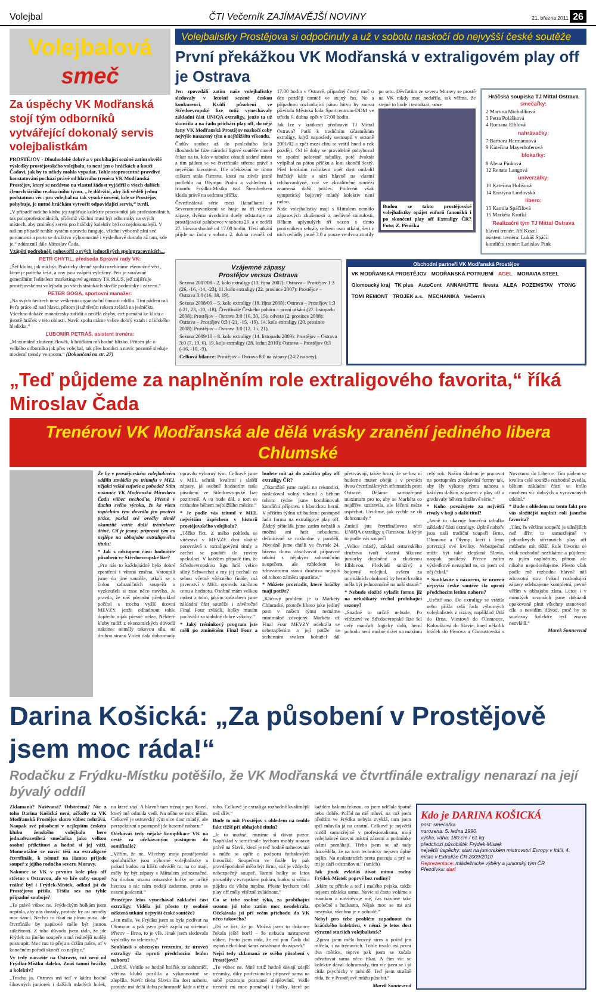Volejbal ČTI Večerník ZAJÍMAVĚJŠÍ NOVINY 21. března 2011 26
Volejbalová smeč
Za úspěchy VK Modřanská stojí tým odborníků vytvářející dokonalý servis volejbalistkám
PROSTĚJOV - Dlouhodobě dobré a v probíhající sezóně zatím skvělé výsledky prostějovského volejbalu, to není jen o hráčkách a kouči Čadovi, jak by to někdy mohlo vypadat. Tohle stoprocentně pravdivé konstatování pochází právě od hlavního trenéra VK Modřanská Prostějov, který se nedávno na vlastní žádost vyjádřil o všech dalších členech širšího realizačního týmu. „Je důležité, aby lidi věděli jednu podstatnou věc: pro volejbal na tak vysoké úrovni, kde se Prostějov pohybuje, je nutné hráčkám vytvořit odpovídající servis,“ tvrdí.
„V případě našeho klubu jej zajišťuje kolektiv pracovníků jak profesionálních, tak poloprofesionálních, přičemž všichni musí být odborníky na svých místech, aby zmíněný servis pro hráčský kolektiv byl co nejdokonalejší. V našem případě tenhle systém opravdu funguje, všichni výborně plní své povinnosti a proto se družstvo výkonnostně i výsledkově dostalo až tam, kde je,“ zdůraznil dále Miroslav Čada.
Vzápětí podrobněji pohovořil o svých jednotlivých spolupracovnících...
PETR CHYTIL, předseda Správní rady VK:
„Šéf klubu, jak má být. Prakticky denně spolu rozebíráme všemožné věci, které je potřeba řešit, a ony jsou vzápětí vyřešeny. Petr je současně generálním ředitelem marketingové agentury TK PLUS, jež zajišťuje prostějovskému volejbalu po všech stránkách skvělé podmínky i zázemí.“
PETER GOGA, sportovní manažer:
„Na svých bedrech nese veškerou organizační činnost oddílu. Tím pádem má Peťa práce až nad hlavu, přitom ji už třetím rokem zvládá na jedničku. Všechno dokáže manažersky zařídit a nedělá chyby, což pomáhá ke klidu a jistotě hráček v této oblasti. Navíc spolu máme velice dobrý vztah i z lidského hlediska.“
ĽUBOMÍR PETRÁŠ, asistent trenéra:
„Maximálně zkušený člověk, k hráčkám má hodně blízko. Přitom jde o velkého odborníka jak přes volejbal, tak přes kondici a navíc pozorně sleduje moderní trendy ve sportu.“ (Dokončení na str. 27)
Volejbalistky Prostějova si odpočinuly a už v sobotu naskočí do nejvyšší české soutěže
První překážkou VK Modřanská v extraligovém play off je Ostrava
Jen zpovzdálí zatím naše volejbalistky sledovaly v letošní sezoně českou konkurenci. Kvůli působení ve Středoevropské lize totiž vynechávaly základní část UNIQA extraligy, jenže ta už skončila a na řadu přichází play off, do nějž ženy VK Modřanská Prostějov naskočí coby nejvýše nasazený tým o nejbližším víkendu.
Čadův soubor až do posledního kola dlouhodobé fáze národní ligové soutěže musel čekat na to, kdo v tabulce obsadí sedmé místo a tím pádem se ve čtvrtfinále střetne právě s nejvěším favoritem. Dle očekávání se tímto celkem stala Ostrava, která na závěr jasně podlehla na Olympu Praha a vzhledem k triumfu Frýdku-Místku nad Šternberkem klesla právě na sedmou příčku.
Čtvrtfinálová série mezi Hanačkami a Severomoravankami se hraje na tři vítězné zápasy, dvěma úvodními duely odstartuje na prostějovské palubovce v sobotu 26. a v neděli 27. března shodně od 17.00 hodin. Třetí utkání přijde na řadu v sobotu 2. dubna rovněž od 17:00 hodin v Ostravě, případný čtvrtý mač o den později tamtéž ve stejný čas. No a případnou rozhodující pátou bitvu by znovu přivítala Městská hala Sportcentrum-DDM ve středu 6. dubna opět v 17:00 hodin.
Jak lze v krátkosti představit TJ Mittal Ostrava? Patří k tradičním účastníkům extraligy, když naposledy sestoupil v sezoně 2001/02 a zpět mezi elitu se vrátil hned o rok později. Od té doby se pravidelně pohyboval ve spodní polovině tabulky, poté dvakrát vyšplhal na pátou příčku a loni skončil šestý. Před letošním ročníkem opět dost omladil hráčský kádr a sází hlavně na vlastní odchovankyně, což ve zkvalitněné soutěži znamená další pokles. Podcenit však sympatický bojovný mladý kolektiv není radno.
Naše volejbalistky mají s Mittalem nemálo zápasových zkušeností z nedávné minulosti. Během uplynulých tří sezon s tímto protivníkem sehrály celkem osm utkání, šest z nich ovládly jasně 3:0 a pouze ve dvou ztratily po setu. Děvčatům ze severu Moravy se prostě na VK nikdy moc nedařilo, tak věřme, že stejné to bude i tentokrát. -son-
Budou se takto prostějovské volejbalistky opájet euforií fanoušků i po skončení play off Extraligy ČR? Foto: Z. Pěnička
Hráčská soupiska TJ Mittal Ostrava
smečařky:
2 Martina Michalíková
3 Petra Polášková
4 Romana Elblová
nahrávačky:
7 Barbora Hermannová
9 Kateřina Mayerhoferová
blokařky:
8 Alena Pinková
12 Renata Langová
univerzálky:
10 Kateřina Holišová
14 Kristýna Lindovská
libero:
13 Kamila Spáčilová
15 Markéta Krotká
Realizační tým TJ Mittal Ostrava
hlavní trenér: Jiří Kozel
asistent trenéra: Lukáš Spáčil
kondiční trenér: Ladislav Pink
Vzájemné zápasy
Prostějov versus Ostrava
Sezona 2007/08 - 2. kolo extraligy (13. října 2007): Ostrava – Prostějov 1:3 (26, -16, -14, -23), 11. kolo extraligy (22. prosince 2007): Prostějov – Ostrava 3:0 (16, 18, 19).
Sezona 2008/09 – 5. kolo extraligy (18. října 2008): Ostrava – Prostějov 1:3 (-21, 23, -10, -18). Čtvrtfinále Českého poháru – první utkání (27. listopadu 2008): Prostějov – Ostrava 3:0 (16, 30, 15), odveta (2. prosince 2008): Ostrava – Prostějov 0:3 (-21, -15, -19). 14. kolo extraligy (20. prosince 2008): Prostějov – Ostrava 3:0 (12, 15, 21).
Sezona 2009/10 – 8. kolo extraligy (14. listopadu 2009): Prostějov – Ostrava 3:0 (7, 19, 6). 19. kolo extraligy (28. ledna 2010): Ostrava – Prostějov 0:3 (-16, -10, -9).
Celková bilance: Prostějov – Ostrava 8:0 na zápasy (24:2 na sety).
Obchodní partneři VK Modřanská Prostějov
VK MODŘANSKÁ PROSTĚJOV MODŘANSKÁ POTRUBNÍ AGEL MORAVIA STEEL Olomoucký kraj TK plus AutoCont ANNAHÜTTE firesta ALEA POZEMSTAV YTONG TOMI REMONT TROJEK a.s. MECHANIKA Večerník
„Teď půjdeme za naplněním role extraligového favorita,“ říká Miroslav Čada
Trenérovi VK Modřanská ale dělá vrásky zranění jediného libera Chlumské
Že by v prostějovském volejbalovém oddílu zavládla po triumfu v MEL nějaká velká euforie a pohoda? Stím nakouče VK Modřanská Miroslava Čadu vůbec nechoďte. Přesně v duchu svého výroku, že ke všem úspěchům tým dovedla jen poctivá práce, poslal své ovečky téměř okamžitě vstříc další tréninkové dřině. Cíl je jasný: připravit tým co nejlépe na obhajobu extraligového titulu!
* Jak s odstupem času hodnotíte působení ve Středoevropské lize?
„Pro nás to každopádně bylo dobré zpestření i vítaná změna. Vstoupili jsme do jiné soutěže, utkali se s řadou zahraničních soupeřů a vyzkoušeli si zase něco nového. Je pravda, že náš původní předpoklad počítal s trochu vyšší úrovní MEVZY, jenže odhadnout tohle dopředu nijak přesně nelze. Některé kluby tudíž z ekonomických důvodů nakonec neměly takovou sílu, na druhou stranu Vídeň dala dohromady opravdu výborný tým. Celkově jsme v MEL sehráli kvalitní i slabší zápasy, já osobně hodnotím naše působení ve Středoevropské lize pozitivně. A co bude dál, o tom se rozhodne během nejbližšího měsíce.“
* Je podle vás triumf v MEL největším úspěchem v historii prostějovského volejbalu?
„Těžko říct. Z mého pohledu se vítězství v MEVZE dost složitě porovnává s extraligovými tituly a nechci se pouštět do roviny spekulací. V každém případě tím, že Středoevropskou ligu hrál velice silný Schwechat a my jej nechali za sebou včetně vítězného finále, má prvenství v MEL opravdu značnou cenu a hodnotu. Osobně mám velkou radost z toho, jakým způsobem jsme základní část soutěže i závěrečné Final Four zvládli, holky musím pochválit za stabilně dobré výkony.“
* Jaký tréninkový program jste měli po zmíněném Final Four a budete mít až do začátku play off extraligy ČR?
„Okamžitě jsme najeli na rekondici, následoval volný víkend a během tohoto týdne jsme kombinovali kondiční přípravu s klasickou herní. V příštím týdnu už budeme postupně ladit formu na extraligové play off. Žádný přátelák jsme zatím nehráli a možná ani hrát nebudeme, definitivně se rozhodne v pondělí. Původně jsme chtěli ve čtvrtek 24. března doma absolvovat přípravné utkání s nějakým zahraničním soupeřem, ale vzhledem ke zdravotnímu stavu družstva nejspíš od tohoto záměru upustíme.“
* Můžete prozradit, které hráčky mají potíže?
„Klíčový problém je u Markéty Chlumské, protože libero jako jediný post v našem týmu nemáme minimálně zdvojený. Markéta už Final Four MEVZY odehrála se sebezapřením a její potíže se stehenním svalem bohužel dál přetrvávají, takže hrozí, že se bez ní budeme muset obejít i v prvních dvou čtvrtfinálových střetnutích proti Ostravě. Děláme samozřejmě maximum pro to, aby se Markéta co nejdříve uzdravila, ale léčení nelze uspěchat. Uvidíme, jak rychle se dá dohromady.“
Zmínil jste čtvrtfinálovou sérii UNIQA extraligy s Ostravou. Jaký je to podle vás soupeř?
„Velice mladý, základ ostravského družstva tvoří vlastní šikovné juniorky doplněné o zkušenou Elblovou. Předvádí snaživý a bojovný volejbal, ovšem za normálních okolností by herní kvalita měla být jednoznačně na naší straně.“
* Nebude složité vyladit formu již na několikátý vrchol probíhající sezony?
„Snadné to určitě nebude. Po vítězství ve Středoevropské lize šel celý mančaft logicky dolů, herní pohodu není možné držet na maximu celý rok. Naším úkolem je pracovat na postupném zlepšování formy tak, aby šly výkony týmu nahoru s každým dalším zápasem v play off a gradovaly během finálové série.“
* Koho považujete za největší rivaly v boji o další titul?
„Jasně to ukazuje konečná tabulka základní části extraligy. Úplně nahoře jsou naši tradiční soupeři Brno, Olomouc a Olymp, kteří i letos potvrzují své kvality. Nebezpečná může být také zlepšená Slavia, naopak posílený Přerov zatím výsledkově nenaplnil to, co jsem od něj čekal.“
* Souhlasíte s názorem, že úroveň nejvyšší české soutěže šla oproti předchozím letům nahoru?
„Určitě ano. Do extraligy se vrátila nebo přišla celá řada výborných volejbalistek z ciziny, například Útlá do Brna, Viestová do Olomouce, Koloušková do Slavie, hned několik hráček do Přerova a Chroustovská s Novotnou do Liberce. Tím pádem se kvalita celé soutěže rozhodně zvedla, během základní části se hrálo mnohem víc dobrých a vyrovnaných utkání.“
* Bude s ohledem na tento fakt pro vás složitější naplnit roli jasného favorita?
„Tím, že většina soupeřů je silnějších než dřív, to samozřejmě v jednotlivých střetnutích play off můžeme mít těžší. Role favorita se však rozhodně nezříkáme a půjdeme za jejím naplněním, přitom ale nikoho nepodceňujeme. Přesto však podle mě rozhodne hlavně náš zdravotní stav. Pokud rozhodující zápasy odehrajeme kompletní, pevně věřím v obhajobu zlata. Letos i v minulých sezonách jsme dokázali opakovaně plnit všechny stanovené cíle a nevidím důvod, proč by to současný kolektiv teď znovu nezvládl.“
Marek Sonnevend
Darina Košická: „Za působení v Prostějově jsem moc ráda!“
Rodačku z Frýdku-Místku potěšilo, že VK Modřanská ve čtvrtfinále extraligy nenarazí na její bývalý oddíl
Zklamaná? Naštvaná? Odstrčená? Nic z toho Darina Košická není, ačkoliv za VK Modřanská Prostějov skoro vůbec nehrává. Naopak své působení v nejlepším českém klubu ženského volejbalu bere jednadvacetiletá smečařka jako velkou osobní příležitost a hodně si jej váží. Momentálně se navíc těší na extraligové čtvrtfinále, k němuž na Hanou přijede soupeř z jejího rodného severu Moravy.
Nakonec se VK v prvním kole play off střetne s Ostravou, ale ve hře coby soupeř reálně byl i Frýdek-Místek, odkud jsi do Prostějova přišla. Těšila ses na tyhle případné souboje?
„To právě vůbec ne. Frýdeckým holkám jsem nepřála, aby nás dostaly, protože by asi neměly moc šancí. Nechci to říkat na plnou pusu, ale čtvrtfinále by papírově mělo být jasnou záležitostí. Z toho důvodu jsem ráda, že jde Frýdek na jiného soupeře a má reálnější naději postoupit. Moc mu to přeju a držím palce, ať v konečném pořadí skončí co nejlépe.“
Vy tedy narazíte na Ostravu, což není od Frýdku-Místku daleko. Znáš tamní hráčky a kolektiv?
„Trochu jo. Ostrava má teď v kádru hodně šikovných juniorek i dalších mladých holek, na které sází. A hlavně tam trénuje pan Kozel, který mě odmala vedl. Na něho se moc těším. Celkově je ostravský tým sice dost mladý, ale perspektivní a postupně jde hererně nahoru.“
Očekáváš tedy nějaké komplikace VK na cestě za očekávaným postupem do semifinále?
„Věřím, že ne. Všechny moje prostějovské spoluhráčky jsou výborné volejbalistky a pokud budou na hřišti odvádět to, na co mají, měly by být zápasy s Mittalem jednoznačné. Na druhou stranu ostravské holky se určitě hecnou a nic nám nedají zadarmo, proto se nesmí podcenit.“
Prostějov letos vynechával základní část extraligy. Viděla jsi přesto ty osobně některá utkání nejvyšší české soutěže?
„Jen málo. Ve Frýdku jsem se byla podívat na Olomouc a pak jsem ještě zajela na střetnutí Přerov – Brno, to je vše. Jinak jsem sledovala výsledky na teletextu.“
Souhlasíš s obecným tvrzením, že úroveň extraligy šla oproti předchozím letům nahoru?
„Určitě. Vrátilo se hodně hráček ze zahraničí, většina klubů posílila a výkonnostně se zlepšila. Navíc třeba Slavia šla dost nahoru, protože má delší dobu pohromadě kádr a těží z toho. Celkově je extraliga rozhodně kvalitnější než dřív.“
Bude to mít Prostějov s ohledem na tenhle fakt těžší při obhajobě titulu?
„Je to možné, musíme si dávat pozor. Například v semifinále bychom mohly narazit právě na Slavii, která je teď hodně nahecovaná a může se opřít o podporu fotbalových fanoušků. Soupeřem ve finále by pak pravděpodobně mělo být Brno, což je vždycky nebezpečný soupeř. Tamní holky se letos prosadily v evropském poháru, budou si věřit a půjdou do všeho naplno. Přesto bychom celé play off měly vítězně zvládnout.“
Co se tebe osobně týká, za probíhající sezonu jsi toho zatím moc neodehrála. Očekávala jsi při svém příchodu do VK něco takového?
„Dá se říct, že jo. Možná jsem to dokonce čekala ještě horší – že nebudu nastupovat vůbec. Proto jsem ráda, že mi pan Čada dal aspoň několikrát šanci zasáhnout do zápasů.“
Nejsi tedy zklamaná ze svého působení v Prostějově?
„To vůbec ne. Mně totiž hodně dávají zdejší tréninky, díky profesionální přípravě sama na sobě pozoruju postupné zlepšování. Vedle trenérů mi moc pomáhají i holky, které po každém balonu řeknou, co jsem udělala špatně nebo dobře. Pořád na mě mluví, na což jsem předtím ve Frýdku nebyla zvyklá, tam jsem spíš mluvila já na ostatní. Celkově je největší rozdíl samozřejmě v profesionalismu, mojí volejbalové úrovni místní zázemí a podmínky velmi pomáhají. Třeba jsem se až tady dozvěděla, že na tom technicky nejsem úplně nejlíp. Na nedostatcích proto pracuju a prý se mi je daří odstraňovat.“ (smích)
Jak jinak zvládáš život mimo rodný Frýdek-Místek poprvé bez rodiny?
„Mám tu přítele a teď i malého pejska, takže nejsem zdaleka sama. Navíc si často voláme s mamkou a navštěvuje mě, čas trávíme také společně s holkama. Nějak moc se mi ani nestýská, všechno je v pohodě.“
Nebyl pro tebe problém zapadnout do hráčského kolektivu, v němž je letos dost výrazně starších volejbalistek?
„Zprvu jsem měla hrozný stres a pořád jen mlčela, i na trénincích. Tohle trvalo asi první dva měsíce, teprve pak jsem se začala odvažovat sama něco říkat. A čím víc se kolektiv dával dohromady, tím víc jsem se i já cítila psychicky v pohodě. Teď jsem strašně ráda, že v Prostějově můžu působit.“
Marek Sonnevend
Kdo je DARINA KOŠICKÁ
post: smečařka
narozena: 5. ledna 1990
výška, váha: 180 cm / 61 kg
předchozí působiště: Frýdek-Místek
největší úspěchy: start na juniorském mistrovství Evropy v Itálii, 4. místo v Extralize ČR 2009/2010
Reprezentace: mládežnické výběry a juniorský tým ČR
Přezdívka: dari